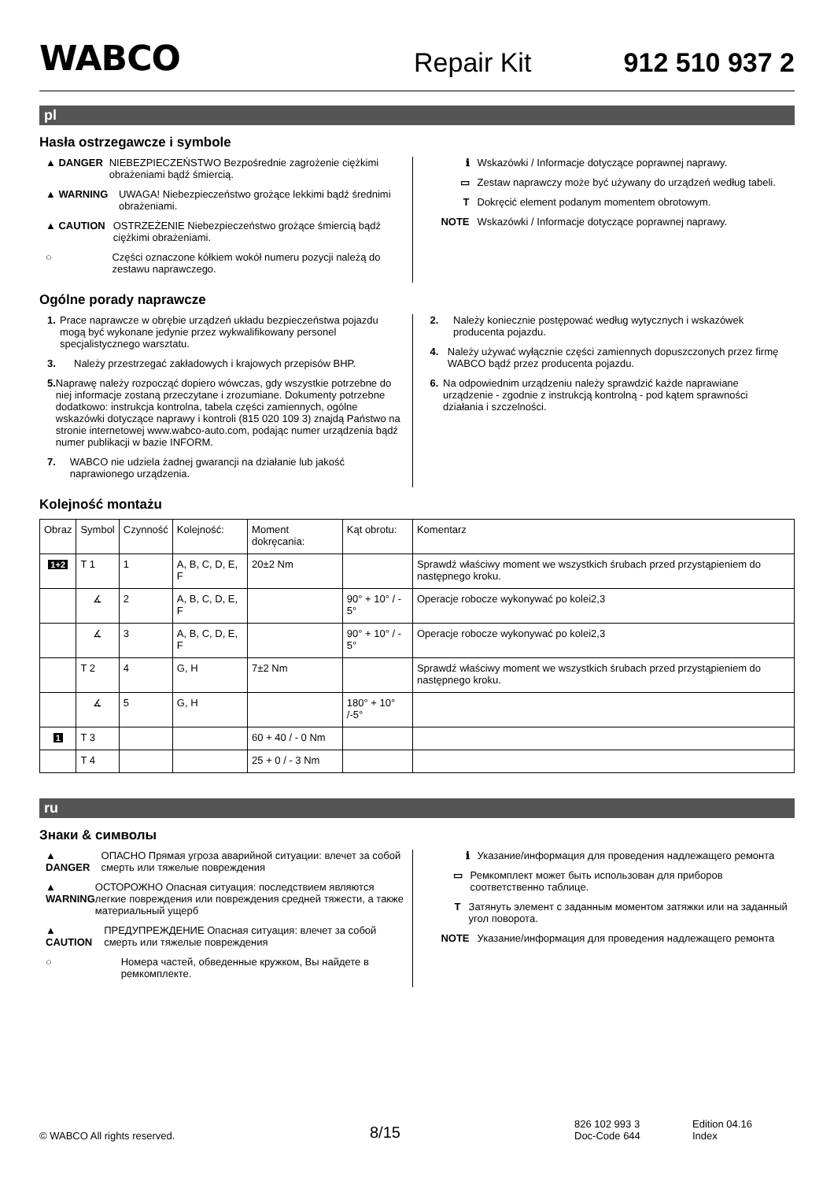WABCO
Repair Kit
912 510 937 2
pl
Hasła ostrzegawcze i symbole
▲ DANGER NIEBEZPIECZEŃSTWO Bezpośrednie zagrożenie ciężkimi obrażeniami bądź śmiercią.
▲ WARNING UWAGA! Niebezpieczeństwo grożące lekkimi bądź średnimi obrażeniami.
▲ CAUTION OSTRZEŻENIE Niebezpieczeństwo grożące śmiercią bądź ciężkimi obrażeniami.
○ Części oznaczone kółkiem wokół numeru pozycji należą do zestawu naprawczego.
ℹ Wskazówki / Informacje dotyczące poprawnej naprawy.
▭ Zestaw naprawczy może być używany do urządzeń według tabeli.
T Dokręcić element podanym momentem obrotowym.
NOTE Wskazówki / Informacje dotyczące poprawnej naprawy.
Ogólne porady naprawcze
1. Prace naprawcze w obrębie urządzeń układu bezpieczeństwa pojazdu mogą być wykonane jedynie przez wykwalifikowany personel specjalistycznego warsztatu.
3. Należy przestrzegać zakładowych i krajowych przepisów BHP.
5. Naprawę należy rozpocząć dopiero wówczas, gdy wszystkie potrzebne do niej informacje zostaną przeczytane i zrozumiane. Dokumenty potrzebne dodatkowo: instrukcja kontrolna, tabela części zamiennych, ogólne wskazówki dotyczące naprawy i kontroli (815 020 109 3) znajdą Państwo na stronie internetowej www.wabco-auto.com, podając numer urządzenia bądź numer publikacji w bazie INFORM.
7. WABCO nie udziela żadnej gwarancji na działanie lub jakość naprawionego urządzenia.
2. Należy koniecznie postępować według wytycznych i wskazówek producenta pojazdu.
4. Należy używać wyłącznie części zamiennych dopuszczonych przez firmę WABCO bądź przez producenta pojazdu.
6. Na odpowiednim urządzeniu należy sprawdzić każde naprawiane urządzenie - zgodnie z instrukcją kontrolną - pod kątem sprawności działania i szczelności.
Kolejność montażu
| Obraz | Symbol | Czynność | Kolejność: | Moment dokręcania: | Kąt obrotu: | Komentarz |
| 1+2 | T 1 | 1 | A, B, C, D, E, F | 20±2 Nm | | Sprawdź właściwy moment we wszystkich śrubach przed przystąpieniem do następnego kroku. |
| | ∡ | 2 | A, B, C, D, E, F | | 90° + 10° / - 5° | Operacje robocze wykonywać po kolei2,3 |
| | ∡ | 3 | A, B, C, D, E, F | | 90° + 10° / - 5° | Operacje robocze wykonywać po kolei2,3 |
| | T 2 | 4 | G, H | 7±2 Nm | | Sprawdź właściwy moment we wszystkich śrubach przed przystąpieniem do następnego kroku. |
| | ∡ | 5 | G, H | | 180° + 10° /-5° | |
| 1 | T 3 | | | 60 + 40 / - 0 Nm | | |
| | T 4 | | | 25 + 0 / - 3 Nm | | |
ru
Знаки & символы
▲ DANGER ОПАСНО Прямая угроза аварийной ситуации: влечет за собой смерть или тяжелые повреждения
▲ WARNING ОСТОРОЖНО Опасная ситуация: последствием являются легкие повреждения или повреждения средней тяжести, а также материальный ущерб
▲ CAUTION ПРЕДУПРЕЖДЕНИЕ Опасная ситуация: влечет за собой смерть или тяжелые повреждения
○ Номера частей, обведенные кружком, Вы найдете в ремкомплекте.
ℹ Указание/информация для проведения надлежащего ремонта
▭ Ремкомплект может быть использован для приборов соответственно таблице.
T Затянуть элемент с заданным моментом затяжки или на заданный угол поворота.
NOTE Указание/информация для проведения надлежащего ремонта
© WABCO All rights reserved.
8/15
826 102 993 3
Doc-Code 644
Edition 04.16
Index